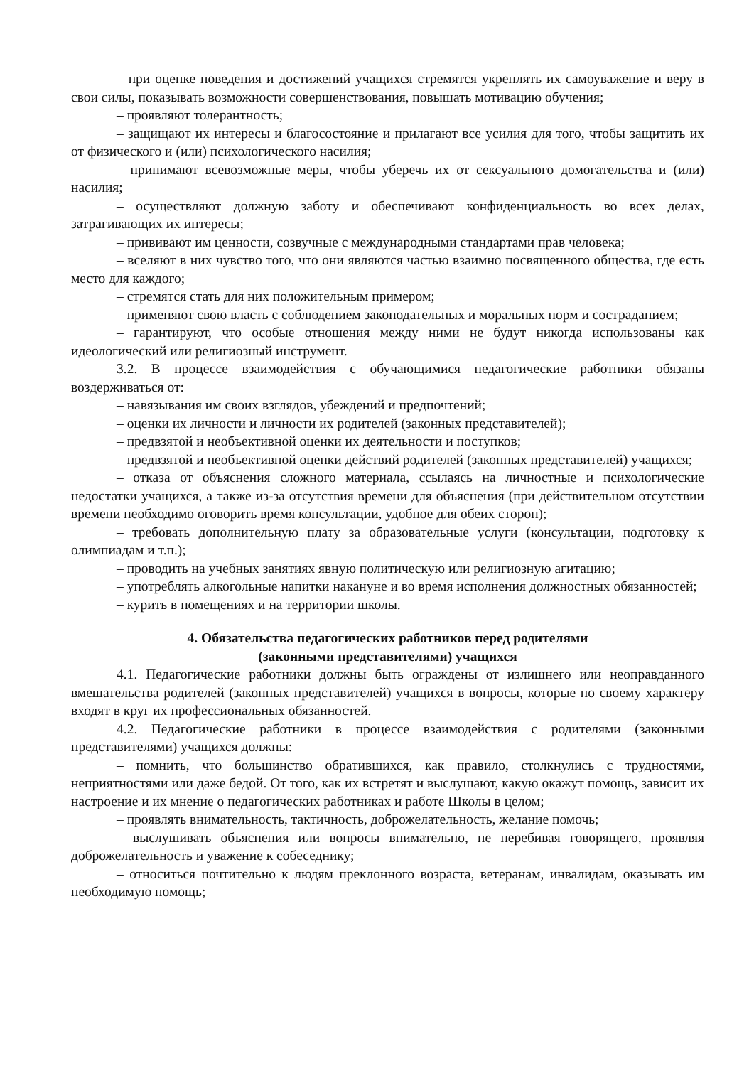– при оценке поведения и достижений учащихся стремятся укреплять их самоуважение и веру в свои силы, показывать возможности совершенствования, повышать мотивацию обучения;
– проявляют толерантность;
– защищают их интересы и благосостояние и прилагают все усилия для того, чтобы защитить их от физического и (или) психологического насилия;
– принимают всевозможные меры, чтобы уберечь их от сексуального домогательства и (или) насилия;
– осуществляют должную заботу и обеспечивают конфиденциальность во всех делах, затрагивающих их интересы;
– прививают им ценности, созвучные с международными стандартами прав человека;
– вселяют в них чувство того, что они являются частью взаимно посвященного общества, где есть место для каждого;
– стремятся стать для них положительным примером;
– применяют свою власть с соблюдением законодательных и моральных норм и состраданием;
– гарантируют, что особые отношения между ними не будут никогда использованы как идеологический или религиозный инструмент.
3.2. В процессе взаимодействия с обучающимися педагогические работники обязаны воздерживаться от:
– навязывания им своих взглядов, убеждений и предпочтений;
– оценки их личности и личности их родителей (законных представителей);
– предвзятой и необъективной оценки их деятельности и поступков;
– предвзятой и необъективной оценки действий родителей (законных представителей) учащихся;
– отказа от объяснения сложного материала, ссылаясь на личностные и психологические недостатки учащихся, а также из-за отсутствия времени для объяснения (при действительном отсутствии времени необходимо оговорить время консультации, удобное для обеих сторон);
– требовать дополнительную плату за образовательные услуги (консультации, подготовку к олимпиадам и т.п.);
– проводить на учебных занятиях явную политическую или религиозную агитацию;
– употреблять алкогольные напитки накануне и во время исполнения должностных обязанностей;
– курить в помещениях и на территории школы.
4. Обязательства педагогических работников перед родителями
(законными представителями) учащихся
4.1. Педагогические работники должны быть ограждены от излишнего или неоправданного вмешательства родителей (законных представителей) учащихся в вопросы, которые по своему характеру входят в круг их профессиональных обязанностей.
4.2. Педагогические работники в процессе взаимодействия с родителями (законными представителями) учащихся должны:
– помнить, что большинство обратившихся, как правило, столкнулись с трудностями, неприятностями или даже бедой. От того, как их встретят и выслушают, какую окажут помощь, зависит их настроение и их мнение о педагогических работниках и работе Школы в целом;
– проявлять внимательность, тактичность, доброжелательность, желание помочь;
– выслушивать объяснения или вопросы внимательно, не перебивая говорящего, проявляя доброжелательность и уважение к собеседнику;
– относиться почтительно к людям преклонного возраста, ветеранам, инвалидам, оказывать им необходимую помощь;